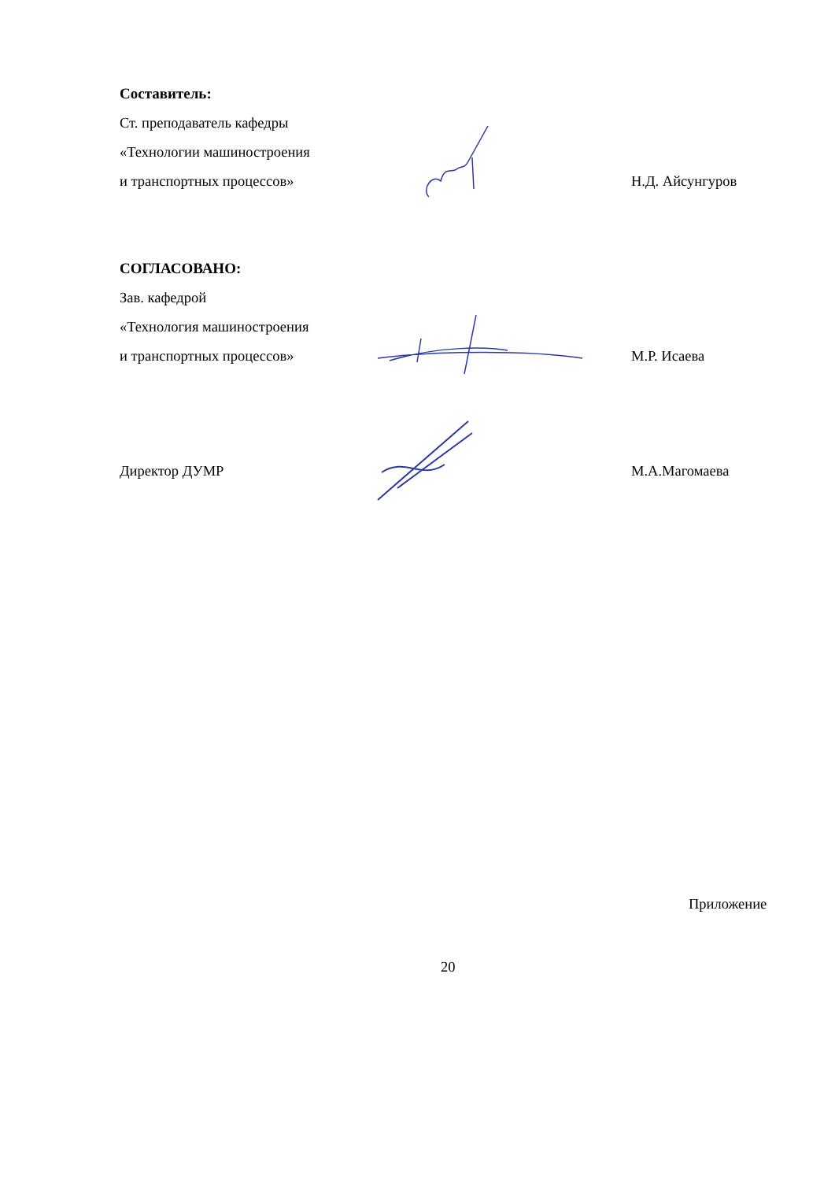Составитель:
Ст. преподаватель кафедры
«Технологии машиностроения
и транспортных процессов»
Н.Д. Айсунгуров
СОГЛАСОВАНО:
Зав. кафедрой
«Технология машиностроения
и транспортных процессов»
М.Р. Исаева
Директор ДУМР
М.А.Магомаева
Приложение
20